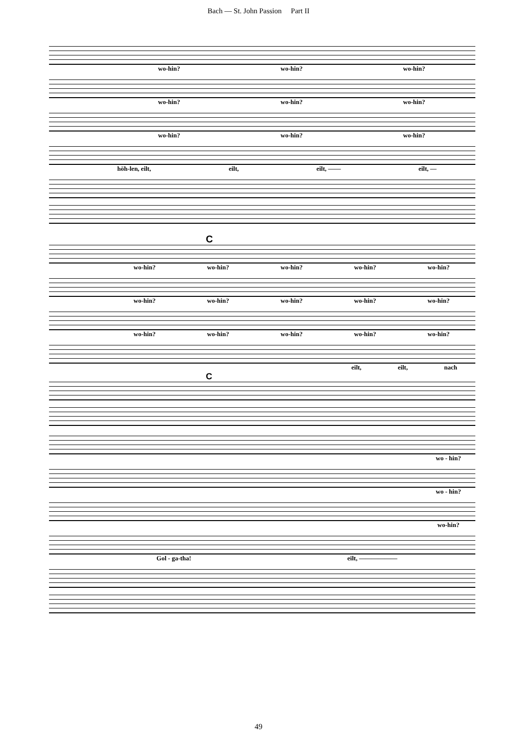Bach — St. John Passion Part II
wo-hin? wo-hin? wo-hin?
wo-hin? wo-hin? wo-hin?
wo-hin? wo-hin? wo-hin?
höh-len, eilt, eilt, eilt, —— eilt, —
C
wo-hin? wo-hin? wo-hin? wo-hin? wo-hin?
wo-hin? wo-hin? wo-hin? wo-hin? wo-hin?
wo-hin? wo-hin? wo-hin? wo-hin? wo-hin?
eilt, eilt, nach
C
wo - hin?
wo - hin?
wo-hin?
Gol - ga-tha! eilt, ——————
49